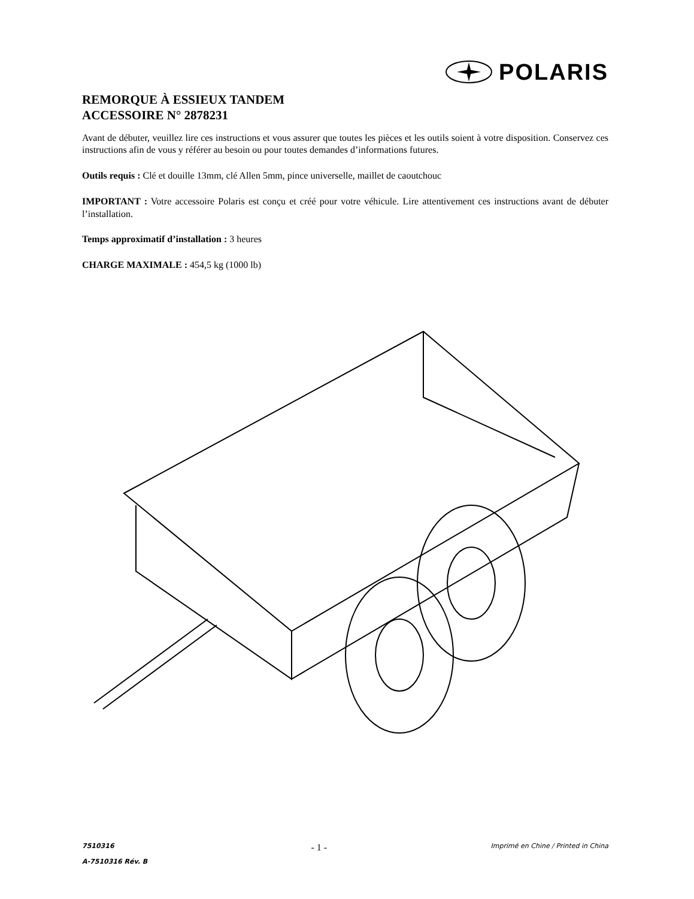POLARIS
REMORQUE À ESSIEUX TANDEM
ACCESSOIRE N° 2878231
Avant de débuter, veuillez lire ces instructions et vous assurer que toutes les pièces et les outils soient à votre disposition. Conservez ces instructions afin de vous y référer au besoin ou pour toutes demandes d’informations futures.
Outils requis : Clé et douille 13mm, clé Allen 5mm, pince universelle, maillet de caoutchouc
IMPORTANT : Votre accessoire Polaris est conçu et créé pour votre véhicule. Lire attentivement ces instructions avant de débuter l’installation.
Temps approximatif d’installation : 3 heures
CHARGE MAXIMALE : 454,5 kg (1000 lb)
7510316
A-7510316 Rév. B
- 1 -
Imprimé en Chine / Printed in China